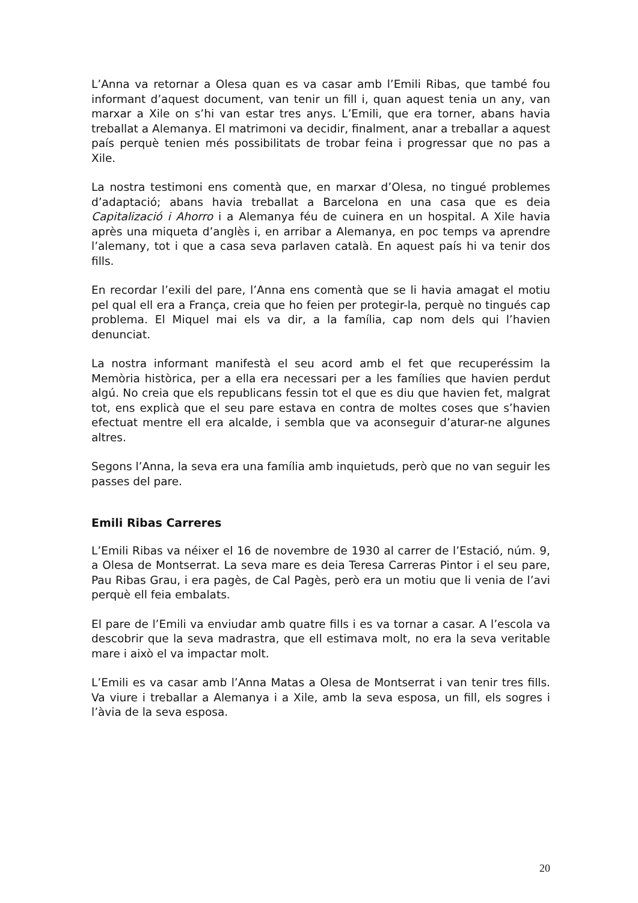L’Anna va retornar a Olesa quan es va casar amb l’Emili Ribas, que també fou informant d’aquest document, van tenir un fill i, quan aquest tenia un any, van marxar a Xile on s’hi van estar tres anys. L’Emili, que era torner, abans havia treballat a Alemanya. El matrimoni va decidir, finalment, anar a treballar a aquest país perquè tenien més possibilitats de trobar feina i progressar que no pas a Xile.
La nostra testimoni ens comentà que, en marxar d’Olesa, no tingué problemes d’adaptació; abans havia treballat a Barcelona en una casa que es deia Capitalizació i Ahorro i a Alemanya féu de cuinera en un hospital. A Xile havia après una miqueta d’anglès i, en arribar a Alemanya, en poc temps va aprendre l’alemany, tot i que a casa seva parlaven català. En aquest país hi va tenir dos fills.
En recordar l’exili del pare, l’Anna ens comentà que se li havia amagat el motiu pel qual ell era a França, creia que ho feien per protegir-la, perquè no tingués cap problema. El Miquel mai els va dir, a la família, cap nom dels qui l’havien denunciat.
La nostra informant manifestà el seu acord amb el fet que recuperéssim la Memòria històrica, per a ella era necessari per a les famílies que havien perdut algú. No creia que els republicans fessin tot el que es diu que havien fet, malgrat tot, ens explicà que el seu pare estava en contra de moltes coses que s’havien efectuat mentre ell era alcalde, i sembla que va aconseguir d’aturar-ne algunes altres.
Segons l’Anna, la seva era una família amb inquietuds, però que no van seguir les passes del pare.
Emili Ribas Carreres
L’Emili Ribas va néixer el 16 de novembre de 1930 al carrer de l’Estació, núm. 9, a Olesa de Montserrat. La seva mare es deia Teresa Carreras Pintor i el seu pare, Pau Ribas Grau, i era pagès, de Cal Pagès, però era un motiu que li venia de l’avi perquè ell feia embalats.
El pare de l’Emili va enviudar amb quatre fills i es va tornar a casar. A l’escola va descobrir que la seva madrastra, que ell estimava molt, no era la seva veritable mare i això el va impactar molt.
L’Emili es va casar amb l’Anna Matas a Olesa de Montserrat i van tenir tres fills. Va viure i treballar a Alemanya i a Xile, amb la seva esposa, un fill, els sogres i l’àvia de la seva esposa.
20